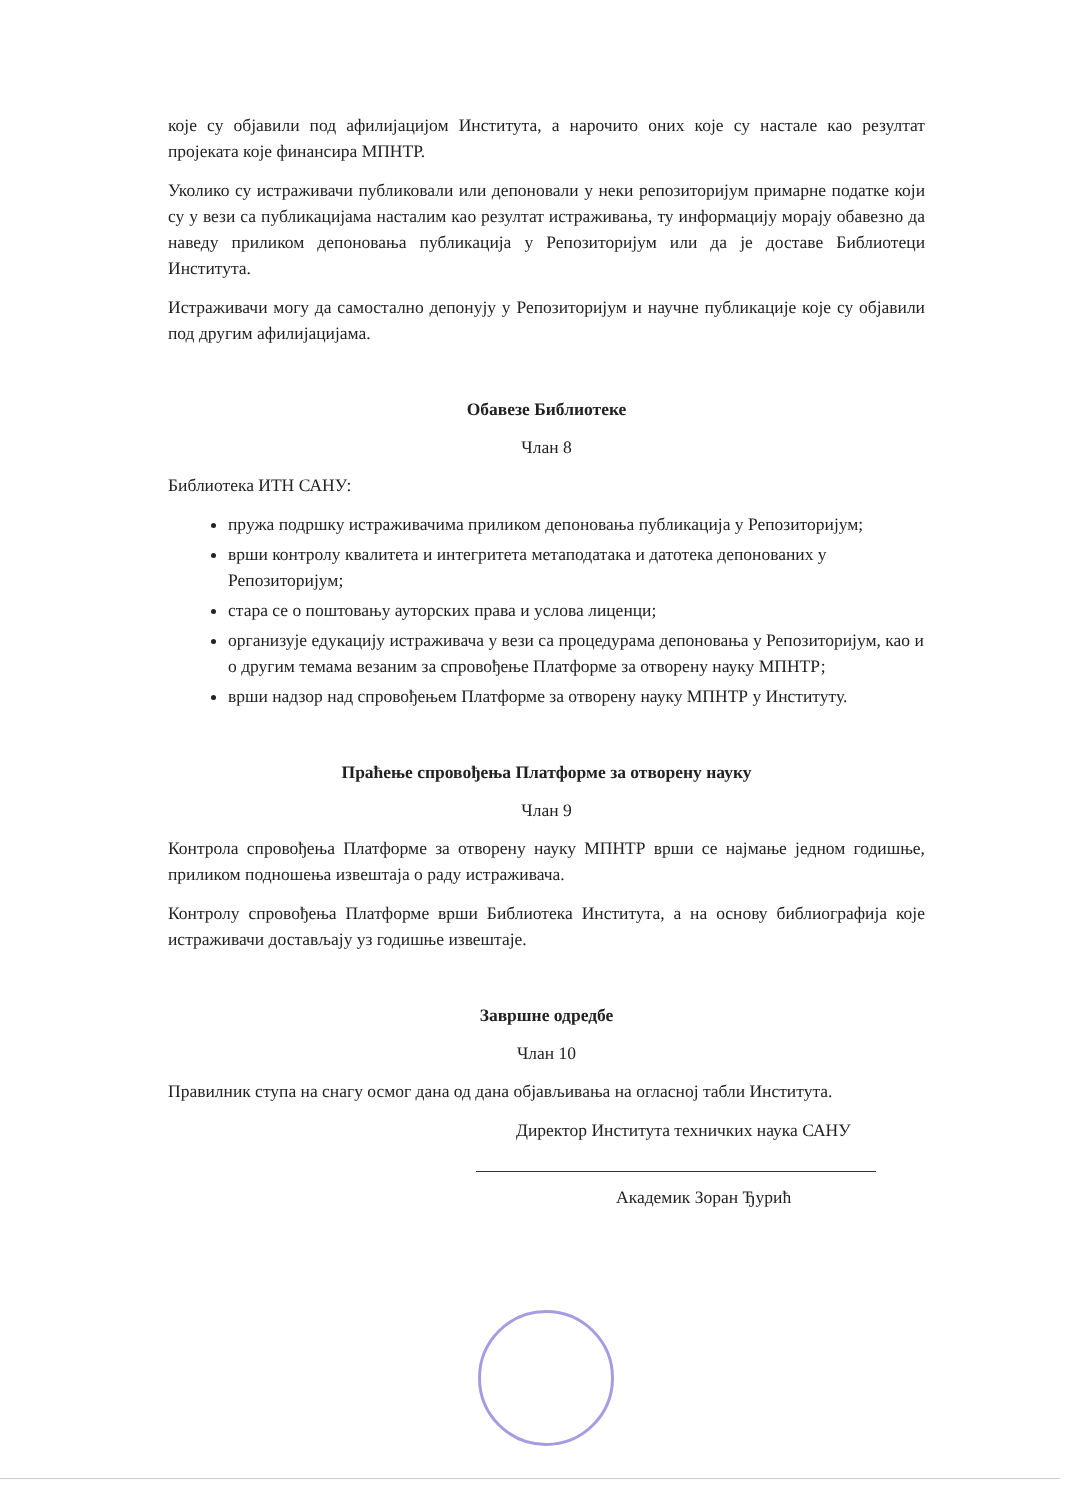које су објавили под афилијацијом Института, а нарочито оних које су настале као резултат пројеката које финансира МПНТР.
Уколико су истраживачи публиковали или депоновали у неки репозиторијум примарне податке који су у вези са публикацијама насталим као резултат истраживања, ту информацију морају обавезно да наведу приликом депоновања публикација у Репозиторијум или да је доставе Библиотеци Института.
Истраживачи могу да самостално депонују у Репозиторијум и научне публикације које су објавили под другим афилијацијама.
Обавезе Библиотеке
Члан 8
Библиотека ИТН САНУ:
пружа подршку истраживачима приликом депоновања публикација у Репозиторијум;
врши контролу квалитета и интегритета метаподатака и датотека депонованих у Репозиторијум;
стара се о поштовању ауторских права и услова лиценци;
организује едукацију истраживача у вези са процедурама депоновања у Репозиторијум, као и о другим темама везаним за спровођење Платформе за отворену науку МПНТР;
врши надзор над спровођењем Платформе за отворену науку МПНТР у Институту.
Праћење спровођења Платформе за отворену науку
Члан 9
Контрола спровођења Платформе за отворену науку МПНТР врши се најмање једном годишње, приликом подношења извештаја о раду истраживача.
Контролу спровођења Платформе врши Библиотека Института, а на основу библиографија које истраживачи достављају уз годишње извештаје.
Завршне одредбе
Члан 10
Правилник ступа на снагу осмог дана од дана објављивања на огласној табли Института.
Директор Института техничких наука САНУ
Академик Зоран Ђурић